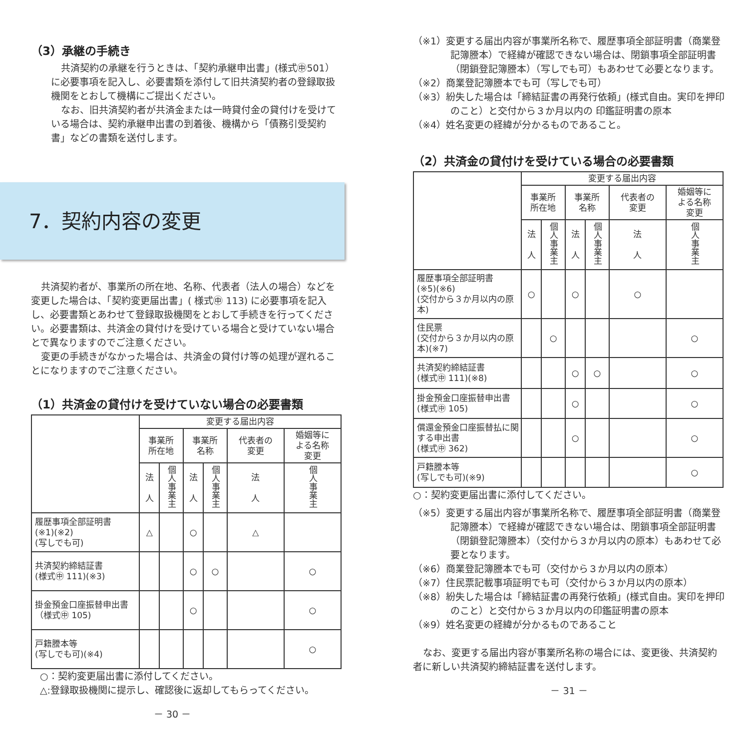（3）承継の手続き
共済契約の承継を行うときは、「契約承継申出書」(様式㊥501）に必要事項を記入し、必要書類を添付して旧共済契約者の登録取扱機関をとおして機構にご提出ください。
なお、旧共済契約者が共済金または一時貸付金の貸付けを受けている場合は、契約承継申出書の到着後、機構から「債務引受契約書」などの書類を送付します。
7．契約内容の変更
共済契約者が、事業所の所在地、名称、代表者（法人の場合）などを変更した場合は、「契約変更届出書」( 様式㊥ 113) に必要事項を記入し、必要書類とあわせて登録取扱機関をとおして手続きを行ってください。必要書類は、共済金の貸付けを受けている場合と受けていない場合とで異なりますのでご注意ください。
変更の手続きがなかった場合は、共済金の貸付け等の処理が遅れることになりますのでご注意ください。
（1）共済金の貸付けを受けていない場合の必要書類
| | 変更する届出内容 | | | | | |
| | 事業所 所在地 | | 事業所 名称 | | 代表者の 変更 | 婚姻等に よる名称 変更 |
| | 法 人 | 個人事業主 | 法 人 | 個人事業主 | 法 人 | 個人事業主 |
| 履歴事項全部証明書 (※1)(※2) (写しでも可) | △ | | ○ | | △ | |
| 共済契約締結証書 (様式㊥ 111)(※3) | | | ○ | ○ | | ○ |
| 掛金預金口座振替申出書（様式㊥ 105) | | | ○ | | | ○ |
| 戸籍謄本等 (写しでも可)(※4) | | | | | | ○ |
○：契約変更届出書に添付してください。
△:登録取扱機関に提示し、確認後に返却してもらってください。
－ 30 －
（※1）変更する届出内容が事業所名称で、履歴事項全部証明書（商業登記簿謄本）で経緯が確認できない場合は、閉鎖事項全部証明書（閉鎖登記簿謄本）（写しでも可）もあわせて必要となります。
（※2）商業登記簿謄本でも可（写しでも可）
（※3）紛失した場合は「締結証書の再発行依頼」(様式自由。実印を押印のこと）と交付から３か月以内の 印鑑証明書の原本
（※4）姓名変更の経緯が分かるものであること。
（2）共済金の貸付けを受けている場合の必要書類
| | 変更する届出内容 | | | | | |
| | 事業所 所在地 | | 事業所 名称 | | 代表者の 変更 | 婚姻等に よる名称 変更 |
| | 法 人 | 個人事業主 | 法 人 | 個人事業主 | 法 人 | 個人事業主 |
| 履歴事項全部証明書 (※5)(※6) (交付から３か月以内の原本) | ○ | | ○ | | ○ | |
| 住民票 (交付から３か月以内の原本)(※7) | | ○ | | | | ○ |
| 共済契約締結証書 (様式㊥ 111)(※8) | | | ○ | ○ | | ○ |
| 掛金預金口座振替申出書 (様式㊥ 105) | | | ○ | | | ○ |
| 償還金預金口座振替払に関する申出書 (様式㊥ 362) | | | ○ | | | ○ |
| 戸籍謄本等 (写しでも可)(※9) | | | | | | ○ |
○：契約変更届出書に添付してください。
（※5）変更する届出内容が事業所名称で、履歴事項全部証明書（商業登記簿謄本）で経緯が確認できない場合は、閉鎖事項全部証明書（閉鎖登記簿謄本）（交付から３か月以内の原本）もあわせて必要となります。
（※6）商業登記簿謄本でも可（交付から３か月以内の原本）
（※7）住民票記載事項証明でも可（交付から３か月以内の原本）
（※8）紛失した場合は「締結証書の再発行依頼」(様式自由。実印を押印のこと）と交付から３か月以内の印鑑証明書の原本
（※9）姓名変更の経緯が分かるものであること
なお、変更する届出内容が事業所名称の場合には、変更後、共済契約者に新しい共済契約締結証書を送付します。
－ 31 －